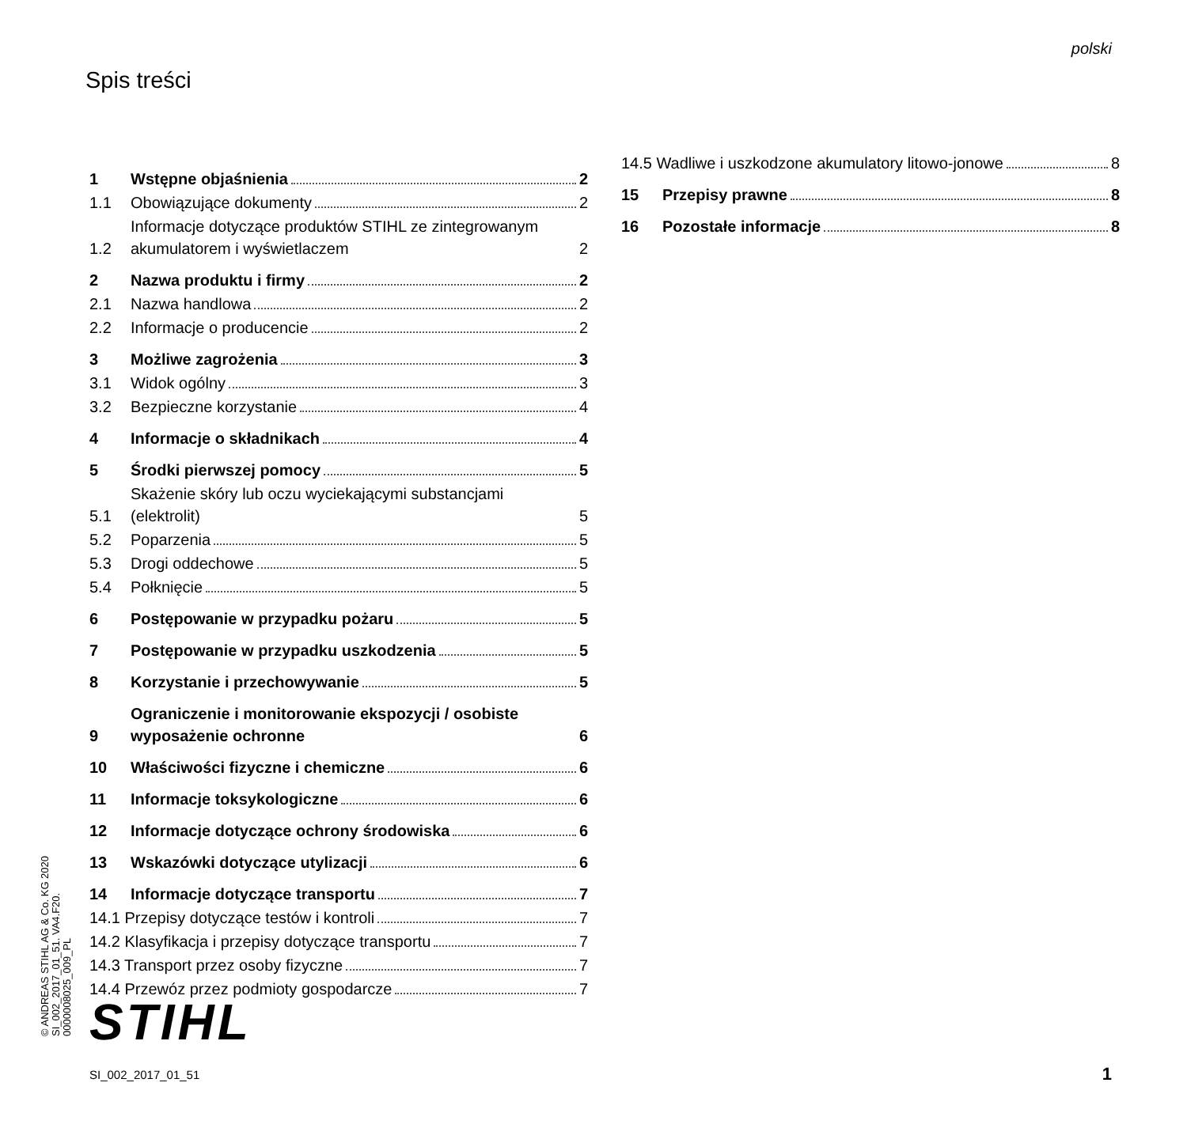polski
Spis treści
1 Wstępne objaśnienia 2
1.1 Obowiązujące dokumenty 2
1.2 Informacje dotyczące produktów STIHL ze zintegrowanym akumulatorem i wyświetlaczem 2
2 Nazwa produktu i firmy 2
2.1 Nazwa handlowa 2
2.2 Informacje o producencie 2
3 Możliwe zagrożenia 3
3.1 Widok ogólny 3
3.2 Bezpieczne korzystanie 4
4 Informacje o składnikach 4
5 Środki pierwszej pomocy 5
5.1 Skażenie skóry lub oczu wyciekającymi substancjami (elektrolit) 5
5.2 Poparzenia 5
5.3 Drogi oddechowe 5
5.4 Połknięcie 5
6 Postępowanie w przypadku pożaru 5
7 Postępowanie w przypadku uszkodzenia 5
8 Korzystanie i przechowywanie 5
9 Ograniczenie i monitorowanie ekspozycji / osobiste wyposażenie ochronne 6
10 Właściwości fizyczne i chemiczne 6
11 Informacje toksykologiczne 6
12 Informacje dotyczące ochrony środowiska 6
13 Wskazówki dotyczące utylizacji 6
14 Informacje dotyczące transportu 7
14.1 Przepisy dotyczące testów i kontroli 7
14.2 Klasyfikacja i przepisy dotyczące transportu 7
14.3 Transport przez osoby fizyczne 7
14.4 Przewóz przez podmioty gospodarcze 7
14.5 Wadliwe i uszkodzone akumulatory litowo-jonowe 8
15 Przepisy prawne 8
16 Pozostałe informacje 8
© ANDREAS STIHL AG & Co. KG 2020
SI_002_2017_01_51. VA4.F20.
0000008025_009_PL
STIHL
SI_002_2017_01_51 1